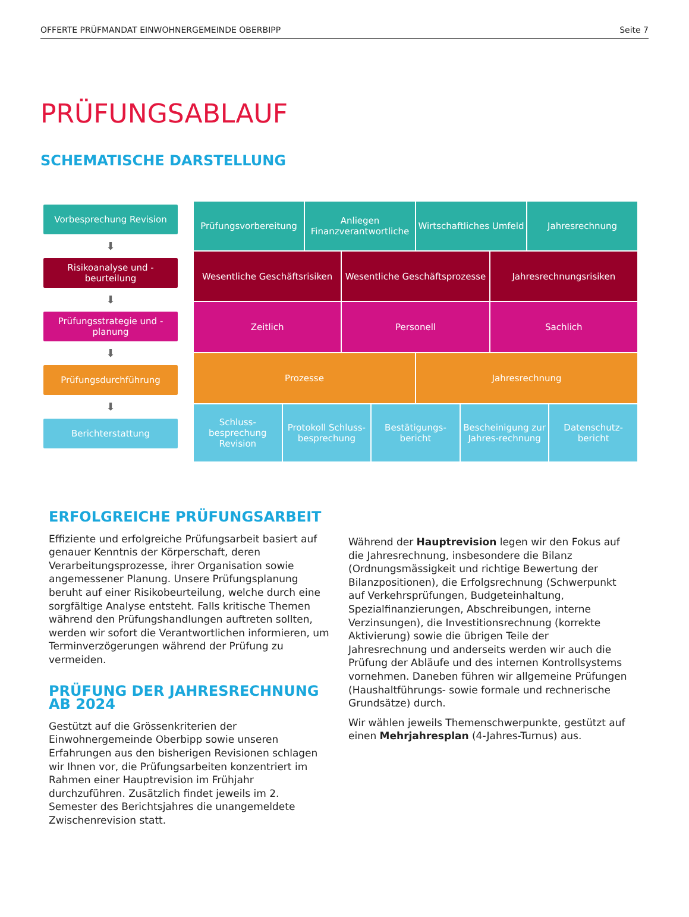OFFERTE PRÜFMANDAT EINWOHNERGEMEINDE OBERBIPP Seite 7
PRÜFUNGSABLAUF
SCHEMATISCHE DARSTELLUNG
Vorbesprechung Revision
⬇
Risikoanalyse und -beurteilung
⬇
Prüfungsstrategie und -planung
⬇
Prüfungsdurchführung
⬇
Berichterstattung
Prüfungsvorbereitung Anliegen Finanzverantwortliche Wirtschaftliches Umfeld Jahresrechnung
Wesentliche Geschäftsrisiken Wesentliche Geschäftsprozesse Jahresrechnungsrisiken
Zeitlich Personell Sachlich
Prozesse Jahresrechnung
Schluss-besprechung Revision Protokoll Schluss-besprechung Bestätigungs-bericht Bescheinigung zur Jahres-rechnung
Datenschutz-bericht
ERFOLGREICHE PRÜFUNGSARBEIT
Effiziente und erfolgreiche Prüfungsarbeit basiert auf genauer Kenntnis der Körperschaft, deren Verarbeitungsprozesse, ihrer Organisation sowie angemessener Planung. Unsere Prüfungsplanung beruht auf einer Risikobeurteilung, welche durch eine sorgfältige Analyse entsteht. Falls kritische Themen während den Prüfungshandlungen auftreten sollten, werden wir sofort die Verantwortlichen informieren, um Terminverzögerungen während der Prüfung zu vermeiden.
PRÜFUNG DER JAHRESRECHNUNG AB 2024
Gestützt auf die Grössenkriterien der Einwohnergemeinde Oberbipp sowie unseren Erfahrungen aus den bisherigen Revisionen schlagen wir Ihnen vor, die Prüfungsarbeiten konzentriert im Rahmen einer Hauptrevision im Frühjahr durchzuführen. Zusätzlich findet jeweils im 2. Semester des Berichtsjahres die unangemeldete Zwischenrevision statt.
Während der Hauptrevision legen wir den Fokus auf die Jahresrechnung, insbesondere die Bilanz (Ordnungsmässigkeit und richtige Bewertung der Bilanzpositionen), die Erfolgsrechnung (Schwerpunkt auf Verkehrsprüfungen, Budgeteinhaltung, Spezialfinanzierungen, Abschreibungen, interne Verzinsungen), die Investitionsrechnung (korrekte Aktivierung) sowie die übrigen Teile der Jahresrechnung und anderseits werden wir auch die Prüfung der Abläufe und des internen Kontrollsystems vornehmen. Daneben führen wir allgemeine Prüfungen (Haushaltführungs- sowie formale und rechnerische Grundsätze) durch.
Wir wählen jeweils Themenschwerpunkte, gestützt auf einen Mehrjahresplan (4-Jahres-Turnus) aus.